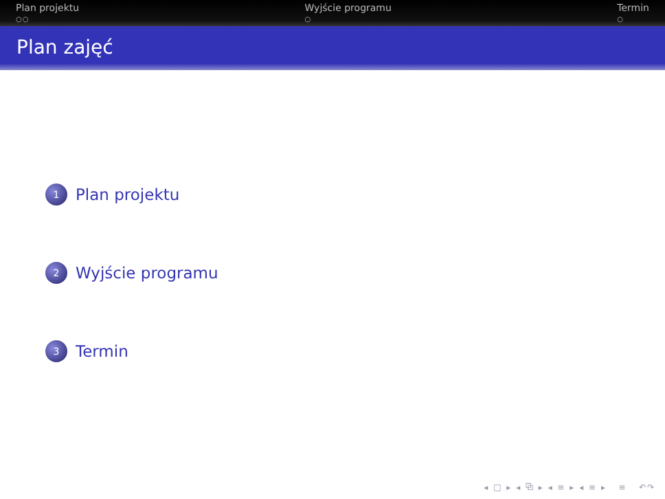Plan projektu
○○
Wyjście programu
○
Termin
○
Plan zajęć
1 Plan projektu
2 Wyjście programu
3 Termin
◂ □ ▸ ◂ ⧉ ▸ ◂ ≡ ▸ ◂ ≡ ▸ ≡ ↶↷